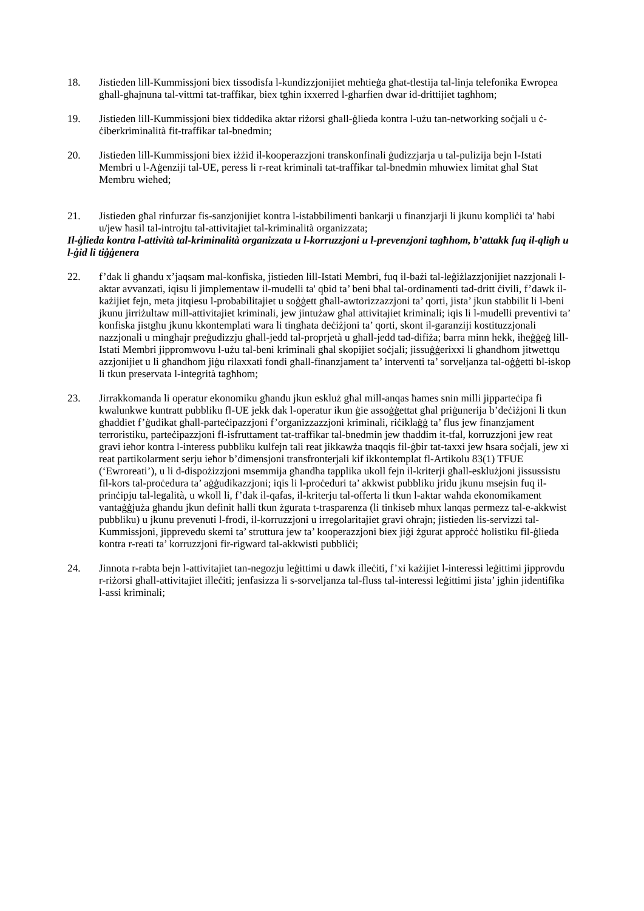18. Jistieden lill-Kummissjoni biex tissodisfa l-kundizzjonijiet meħtieġa għat-tlestija tal-linja telefonika Ewropea għall-għajnuna tal-vittmi tat-traffikar, biex tgħin ixxerred l-għarfien dwar id-drittijiet tagħhom;
19. Jistieden lill-Kummissjoni biex tiddedika aktar riżorsi għall-ġlieda kontra l-użu tan-networking soċjali u ċ-ċiberkriminalità fit-traffikar tal-bnedmin;
20. Jistieden lill-Kummissjoni biex iżżid il-kooperazzjoni transkonfinali ġudizzjarja u tal-pulizija bejn l-Istati Membri u l-Aġenziji tal-UE, peress li r-reat kriminali tat-traffikar tal-bnedmin mhuwiex limitat għal Stat Membru wieħed;
21. Jistieden għal rinfurzar fis-sanzjonijiet kontra l-istabbilimenti bankarji u finanzjarji li jkunu kompliċi ta' ħabi u/jew ħasil tal-introjtu tal-attivitajiet tal-kriminalità organizzata;
Il-ġlieda kontra l-attività tal-kriminalità organizzata u l-korruzzjoni u l-prevenzjoni tagħhom, b’attakk fuq il-qligħ u l-ġid li tiġġenera
22. f’dak li għandu x’jaqsam mal-konfiska, jistieden lill-Istati Membri, fuq il-bażi tal-leġiżlazzjonijiet nazzjonali l-aktar avvanzati, iqisu li jimplementaw il-mudelli ta' qbid ta’ beni bħal tal-ordinamenti tad-dritt ċivili, f’dawk il-każijiet fejn, meta jitqiesu l-probabilitajiet u soġġett għall-awtorizzazzjoni ta’ qorti, jista’ jkun stabbilit li l-beni jkunu jirriżultaw mill-attivitajiet kriminali, jew jintużaw għal attivitajiet kriminali; iqis li l-mudelli preventivi ta’ konfiska jistgħu jkunu kkontemplati wara li tingħata deċiżjoni ta’ qorti, skont il-garanziji kostituzzjonali nazzjonali u mingħajr preġudizzju għall-jedd tal-proprjetà u għall-jedd tad-difiża; barra minn hekk, iħeġġeġ lill-Istati Membri jippromwovu l-użu tal-beni kriminali għal skopijiet soċjali; jissuġġerixxi li għandhom jitwettqu azzjonijiet u li għandhom jiġu rilaxxati fondi għall-finanzjament ta’ interventi ta’ sorveljanza tal-oġġetti bl-iskop li tkun preservata l-integrità tagħhom;
23. Jirrakkomanda li operatur ekonomiku għandu jkun eskluż għal mill-anqas ħames snin milli jipparteċipa fi kwalunkwe kuntratt pubbliku fl-UE jekk dak l-operatur ikun ġie assoġġettat għal priġunerija b’deċiżjoni li tkun għaddiet f’ġudikat għall-parteċipazzjoni f’organizzazzjoni kriminali, riċiklaġġ ta’ flus jew finanzjament terroristiku, parteċipazzjoni fl-isfruttament tat-traffikar tal-bnedmin jew tħaddim it-tfal, korruzzjoni jew reat gravi ieħor kontra l-interess pubbliku kulfejn tali reat jikkawża tnaqqis fil-ġbir tat-taxxi jew ħsara soċjali, jew xi reat partikolarment serju ieħor b’dimensjoni transfronterjali kif ikkontemplat fl-Artikolu 83(1) TFUE (‘Ewroreati’), u li d-dispożizzjoni msemmija għandha tapplika ukoll fejn il-kriterji għall-esklużjoni jissussistu fil-kors tal-proċedura ta’ aġġudikazzjoni; iqis li l-proċeduri ta’ akkwist pubbliku jridu jkunu msejsin fuq il-prinċipju tal-legalità, u wkoll li, f’dak il-qafas, il-kriterju tal-offerta li tkun l-aktar waħda ekonomikament vantaġġjuża għandu jkun definit ħalli tkun żgurata t-trasparenza (li tinkiseb mhux lanqas permezz tal-e-akkwist pubbliku) u jkunu prevenuti l-frodi, il-korruzzjoni u irregolaritajiet gravi oħrajn; jistieden lis-servizzi tal-Kummissjoni, jipprevedu skemi ta’ struttura jew ta’ kooperazzjoni biex jiġi żgurat approċċ ħolistiku fil-ġlieda kontra r-reati ta’ korruzzjoni fir-rigward tal-akkwisti pubbliċi;
24. Jinnota r-rabta bejn l-attivitajiet tan-negozju leġittimi u dawk illeċiti, f’xi każijiet l-interessi leġittimi jipprovdu r-riżorsi għall-attivitajiet illeċiti; jenfasizza li s-sorveljanza tal-fluss tal-interessi leġittimi jista’ jgħin jidentifika l-assi kriminali;